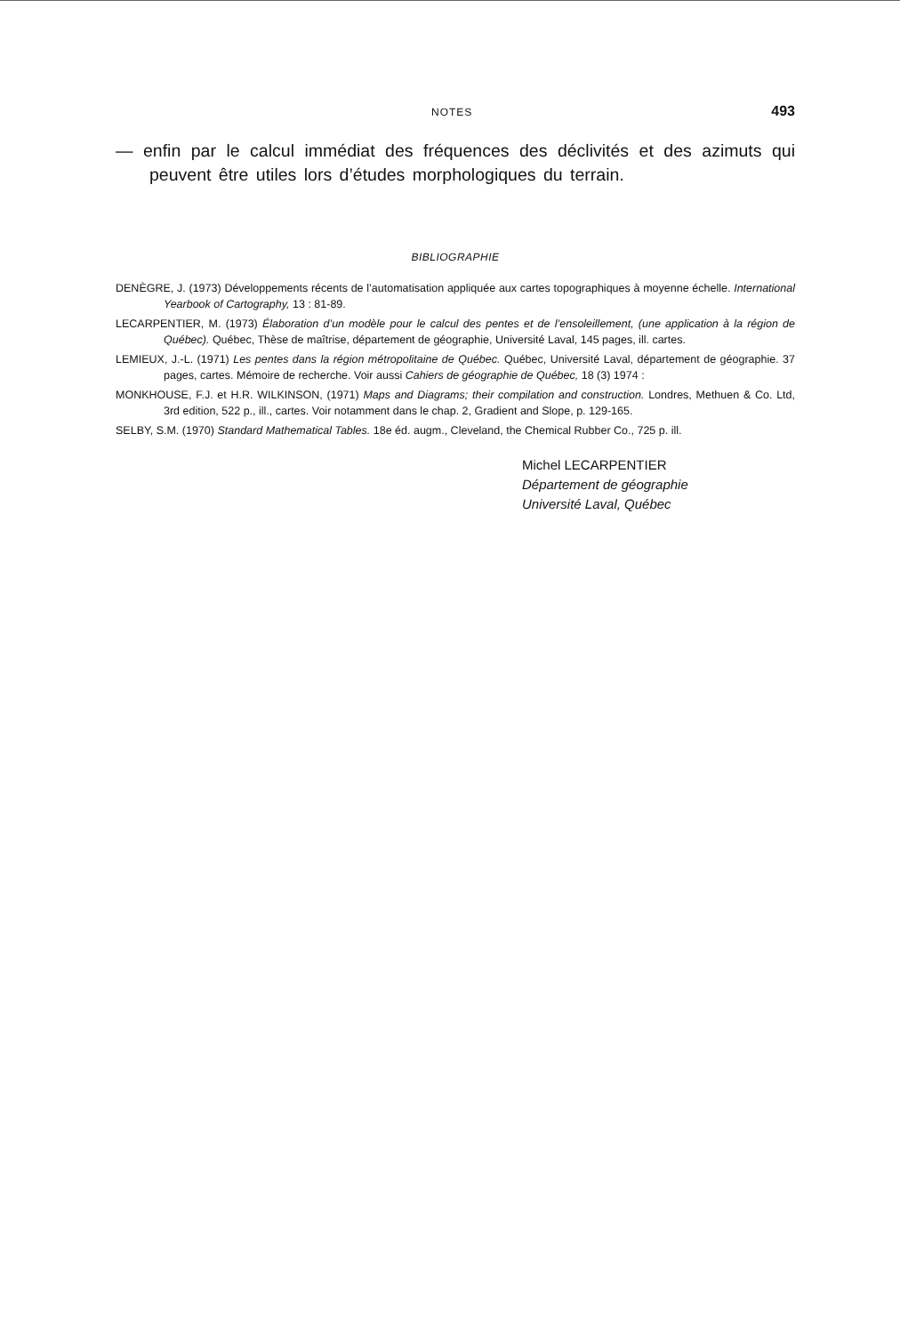NOTES 493
— enfin par le calcul immédiat des fréquences des déclivités et des azimuts qui peuvent être utiles lors d’études morphologiques du terrain.
BIBLIOGRAPHIE
DENÈGRE, J. (1973) Développements récents de l’automatisation appliquée aux cartes topographiques à moyenne échelle. International Yearbook of Cartography, 13 : 81-89.
LECARPENTIER, M. (1973) Élaboration d’un modèle pour le calcul des pentes et de l’ensoleillement, (une application à la région de Québec). Québec, Thèse de maîtrise, département de géographie, Université Laval, 145 pages, ill. cartes.
LEMIEUX, J.-L. (1971) Les pentes dans la région métropolitaine de Québec. Québec, Université Laval, département de géographie. 37 pages, cartes. Mémoire de recherche. Voir aussi Cahiers de géographie de Québec, 18 (3) 1974 :
MONKHOUSE, F.J. et H.R. WILKINSON, (1971) Maps and Diagrams; their compilation and construction. Londres, Methuen & Co. Ltd, 3rd edition, 522 p., ill., cartes. Voir notamment dans le chap. 2, Gradient and Slope, p. 129-165.
SELBY, S.M. (1970) Standard Mathematical Tables. 18e éd. augm., Cleveland, the Chemical Rubber Co., 725 p. ill.
Michel LECARPENTIER
Département de géographie
Université Laval, Québec